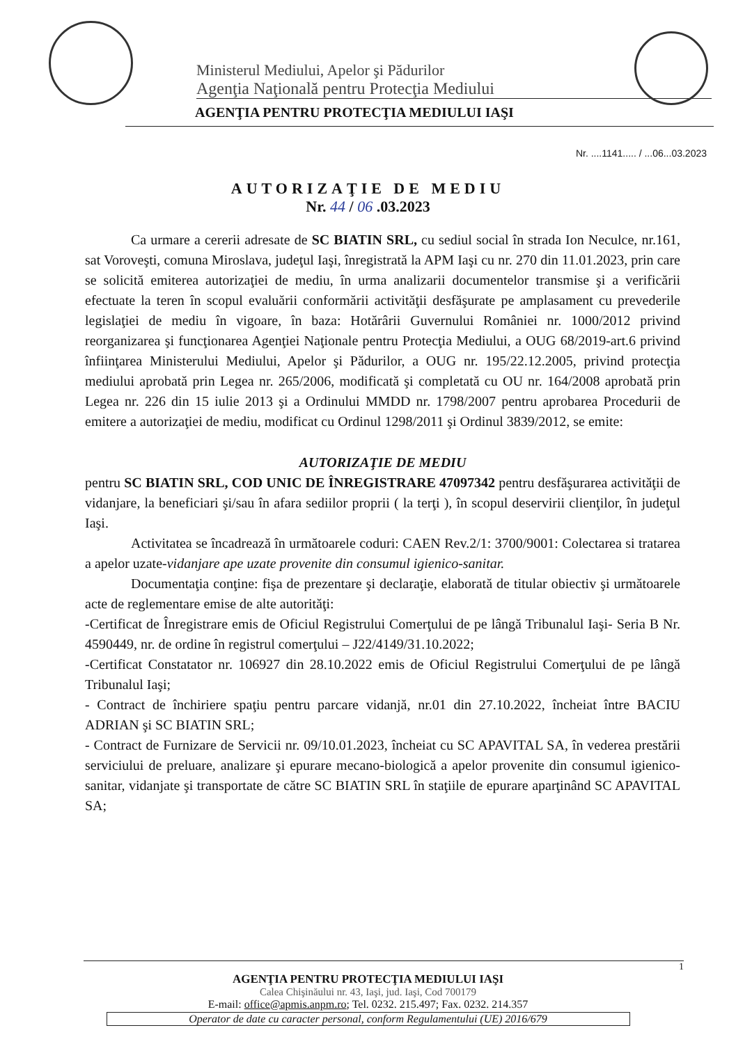Ministerul Mediului, Apelor şi Pădurilor
Agenţia Naţională pentru Protecţia Mediului
AGENŢIA PENTRU PROTECŢIA MEDIULUI IAŞI
Nr. ....1141..... / ...06...03.2023
AUTORIZAŢIE DE MEDIU
Nr. 44 / 06 .03.2023
Ca urmare a cererii adresate de SC BIATIN SRL, cu sediul social în strada Ion Neculce, nr.161, sat Voroveşti, comuna Miroslava, judeţul Iaşi, înregistrată la APM Iaşi cu nr. 270 din 11.01.2023, prin care se solicită emiterea autorizaţiei de mediu, în urma analizarii documentelor transmise şi a verificării efectuate la teren în scopul evaluării conformării activităţii desfăşurate pe amplasament cu prevederile legislaţiei de mediu în vigoare, în baza: Hotărârii Guvernului României nr. 1000/2012 privind reorganizarea şi funcţionarea Agenţiei Naţionale pentru Protecţia Mediului, a OUG 68/2019-art.6 privind înfiinţarea Ministerului Mediului, Apelor şi Pădurilor, a OUG nr. 195/22.12.2005, privind protecţia mediului aprobată prin Legea nr. 265/2006, modificată şi completată cu OU nr. 164/2008 aprobată prin Legea nr. 226 din 15 iulie 2013 şi a Ordinului MMDD nr. 1798/2007 pentru aprobarea Procedurii de emitere a autorizaţiei de mediu, modificat cu Ordinul 1298/2011 şi Ordinul 3839/2012, se emite:
AUTORIZAŢIE DE MEDIU
pentru SC BIATIN SRL, COD UNIC DE ÎNREGISTRARE 47097342 pentru desfăşurarea activităţii de vidanjare, la beneficiari şi/sau în afara sediilor proprii ( la terţi ), în scopul deservirii clienţilor, în judeţul Iaşi.
Activitatea se încadrează în următoarele coduri: CAEN Rev.2/1: 3700/9001: Colectarea si tratarea a apelor uzate-vidanjare ape uzate provenite din consumul igienico-sanitar.
Documentaţia conţine: fişa de prezentare şi declaraţie, elaborată de titular obiectiv şi următoarele acte de reglementare emise de alte autorităţi:
-Certificat de Înregistrare emis de Oficiul Registrului Comerţului de pe lângă Tribunalul Iaşi- Seria B Nr. 4590449, nr. de ordine în registrul comerţului – J22/4149/31.10.2022;
-Certificat Constatator nr. 106927 din 28.10.2022 emis de Oficiul Registrului Comerţului de pe lângă Tribunalul Iaşi;
- Contract de închiriere spaţiu pentru parcare vidanjă, nr.01 din 27.10.2022, încheiat între BACIU ADRIAN şi SC BIATIN SRL;
- Contract de Furnizare de Servicii nr. 09/10.01.2023, încheiat cu SC APAVITAL SA, în vederea prestării serviciului de preluare, analizare şi epurare mecano-biologică a apelor provenite din consumul igienico-sanitar, vidanjate şi transportate de către SC BIATIN SRL în staţiile de epurare aparţinând SC APAVITAL SA;
1
AGENŢIA PENTRU PROTECŢIA MEDIULUI IAŞI
Calea Chişinăului nr. 43, Iaşi, jud. Iaşi, Cod 700179
E-mail: office@apmis.anpm.ro; Tel. 0232. 215.497; Fax. 0232. 214.357
Operator de date cu caracter personal, conform Regulamentului (UE) 2016/679